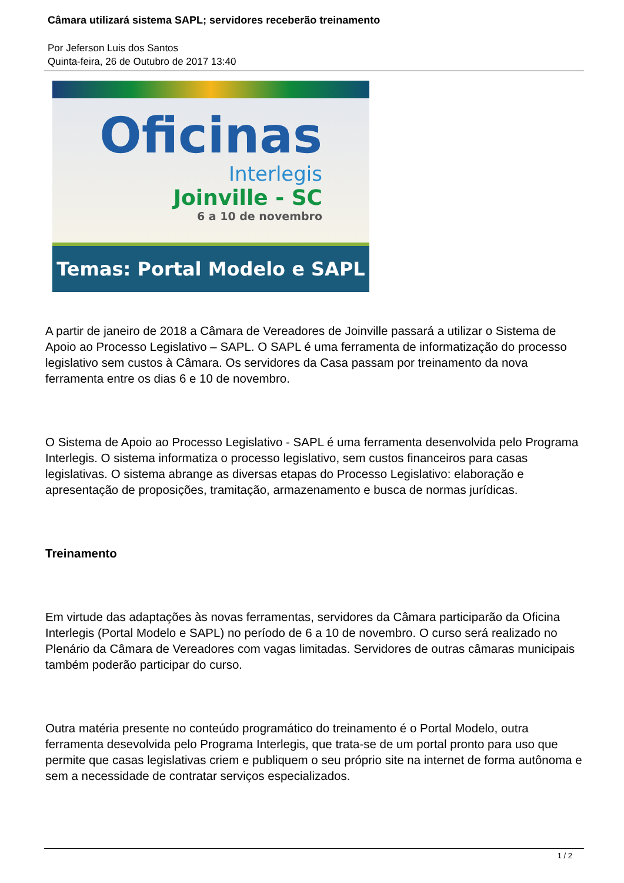Câmara utilizará sistema SAPL; servidores receberão treinamento
Por Jeferson Luis dos Santos
Quinta-feira, 26 de Outubro de 2017 13:40
Oficinas
Interlegis
Joinville - SC
6 a 10 de novembro
Temas: Portal Modelo e SAPL
A partir de janeiro de 2018 a Câmara de Vereadores de Joinville passará a utilizar o Sistema de Apoio ao Processo Legislativo – SAPL. O SAPL é uma ferramenta de informatização do processo legislativo sem custos à Câmara. Os servidores da Casa passam por treinamento da nova ferramenta entre os dias 6 e 10 de novembro.
O Sistema de Apoio ao Processo Legislativo - SAPL é uma ferramenta desenvolvida pelo Programa Interlegis. O sistema informatiza o processo legislativo, sem custos financeiros para casas legislativas. O sistema abrange as diversas etapas do Processo Legislativo: elaboração e apresentação de proposições, tramitação, armazenamento e busca de normas jurídicas.
Treinamento
Em virtude das adaptações às novas ferramentas, servidores da Câmara participarão da Oficina Interlegis (Portal Modelo e SAPL) no período de 6 a 10 de novembro. O curso será realizado no Plenário da Câmara de Vereadores com vagas limitadas. Servidores de outras câmaras municipais também poderão participar do curso.
Outra matéria presente no conteúdo programático do treinamento é o Portal Modelo, outra ferramenta desevolvida pelo Programa Interlegis, que trata-se de um portal pronto para uso que permite que casas legislativas criem e publiquem o seu próprio site na internet de forma autônoma e sem a necessidade de contratar serviços especializados.
1 / 2